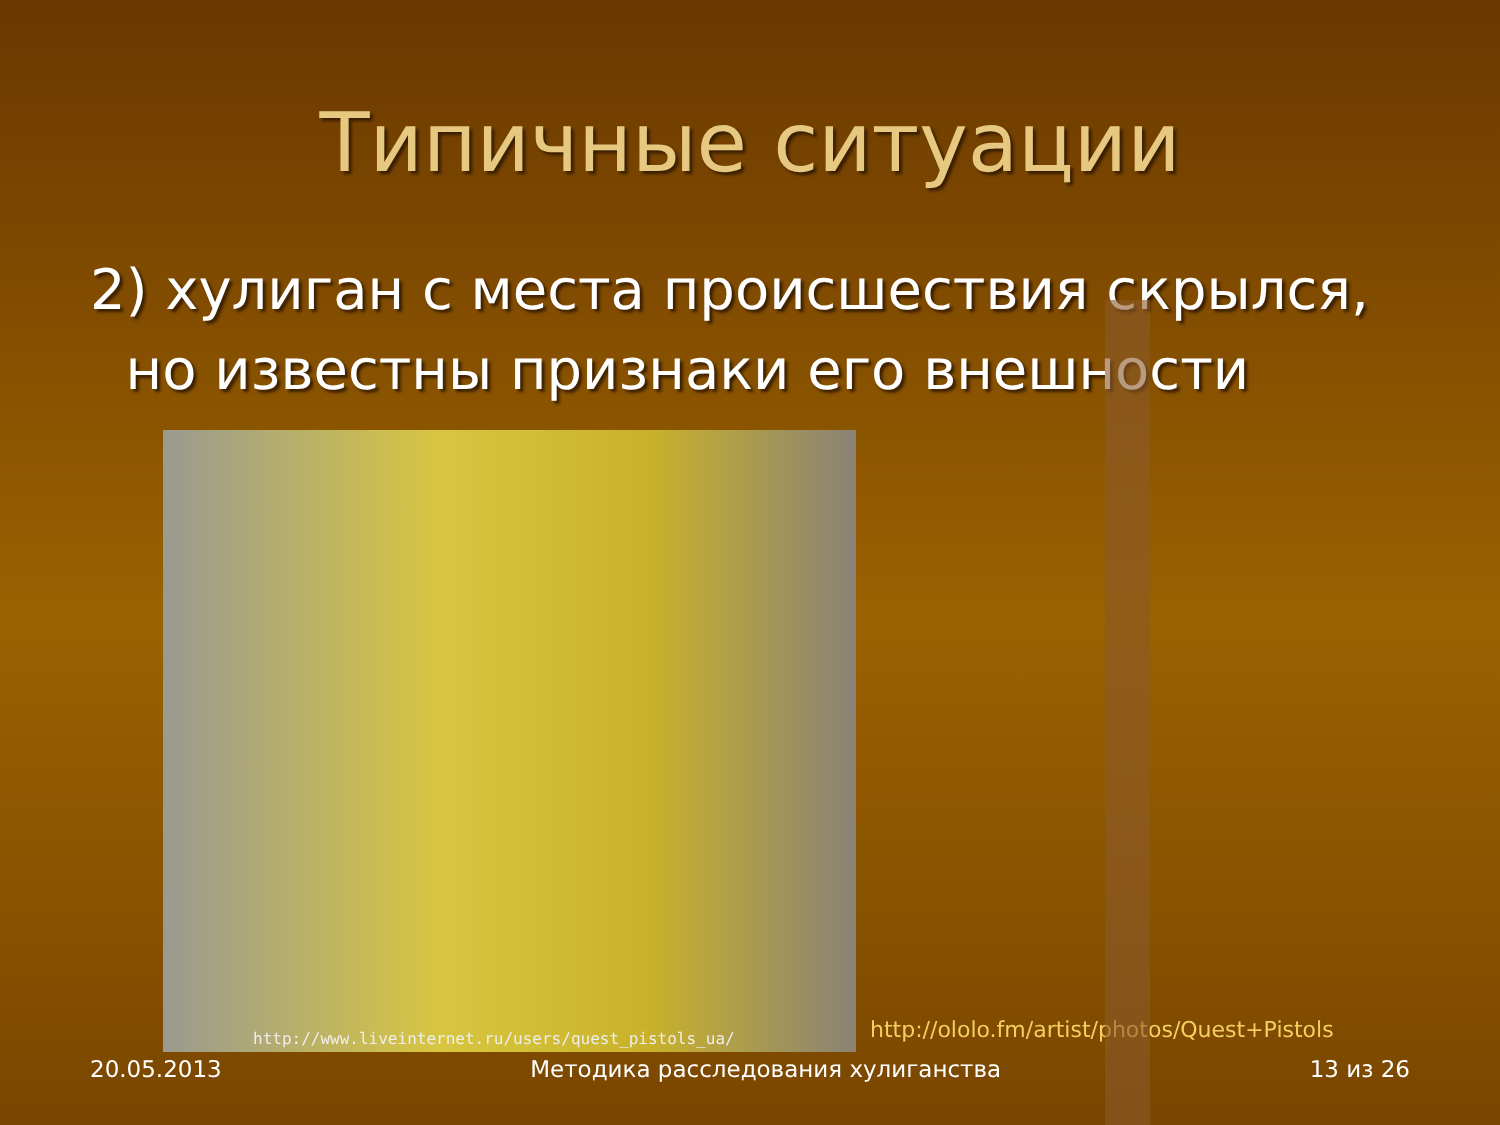Типичные ситуации
2) хулиган с места происшествия скрылся,
но известны признаки его внешности
http://www.liveinternet.ru/users/quest_pistols_ua/
http://ololo.fm/artist/photos/Quest+Pistols
20.05.2013 Методика расследования хулиганства 13 из 26